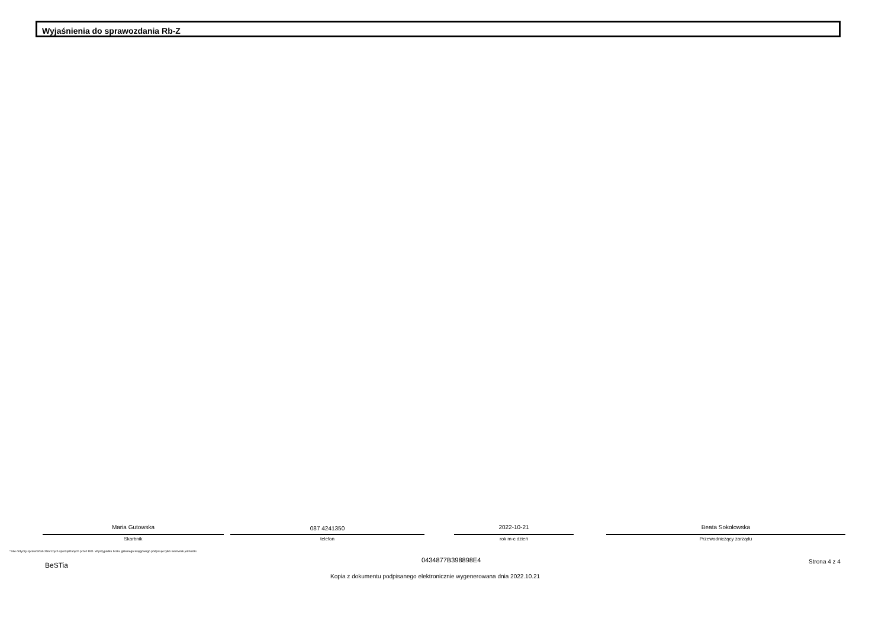Wyjaśnienia do sprawozdania Rb-Z
Maria Gutowska
Skarbnik
087 4241350
telefon
2022-10-21
rok m-c dzień
Beata Sokołowska
Przewodniczący zarządu
* Nie dotyczy sprawozdań zbiorczych sporządzanych przez RIO. W przypadku braku głównego księgowego podpisuje tylko kierownik jednostki.
BeSTia
0434877B398898E4 Strona 4 z 4
Kopia z dokumentu podpisanego elektronicznie wygenerowana dnia 2022.10.21